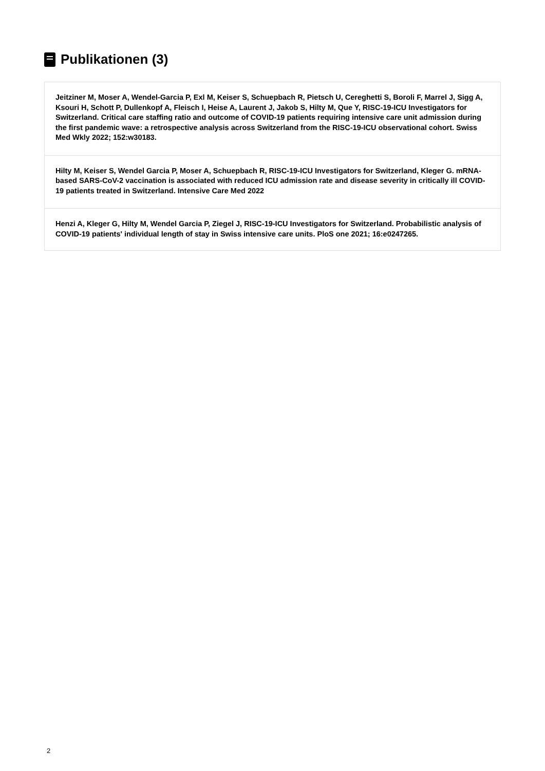Publikationen (3)
Jeitziner M, Moser A, Wendel-Garcia P, Exl M, Keiser S, Schuepbach R, Pietsch U, Cereghetti S, Boroli F, Marrel J, Sigg A, Ksouri H, Schott P, Dullenkopf A, Fleisch I, Heise A, Laurent J, Jakob S, Hilty M, Que Y, RISC-19-ICU Investigators for Switzerland. Critical care staffing ratio and outcome of COVID-19 patients requiring intensive care unit admission during the first pandemic wave: a retrospective analysis across Switzerland from the RISC-19-ICU observational cohort. Swiss Med Wkly 2022; 152:w30183.
Hilty M, Keiser S, Wendel Garcia P, Moser A, Schuepbach R, RISC-19-ICU Investigators for Switzerland, Kleger G. mRNA-based SARS-CoV-2 vaccination is associated with reduced ICU admission rate and disease severity in critically ill COVID-19 patients treated in Switzerland. Intensive Care Med 2022
Henzi A, Kleger G, Hilty M, Wendel Garcia P, Ziegel J, RISC-19-ICU Investigators for Switzerland. Probabilistic analysis of COVID-19 patients' individual length of stay in Swiss intensive care units. PloS one 2021; 16:e0247265.
2